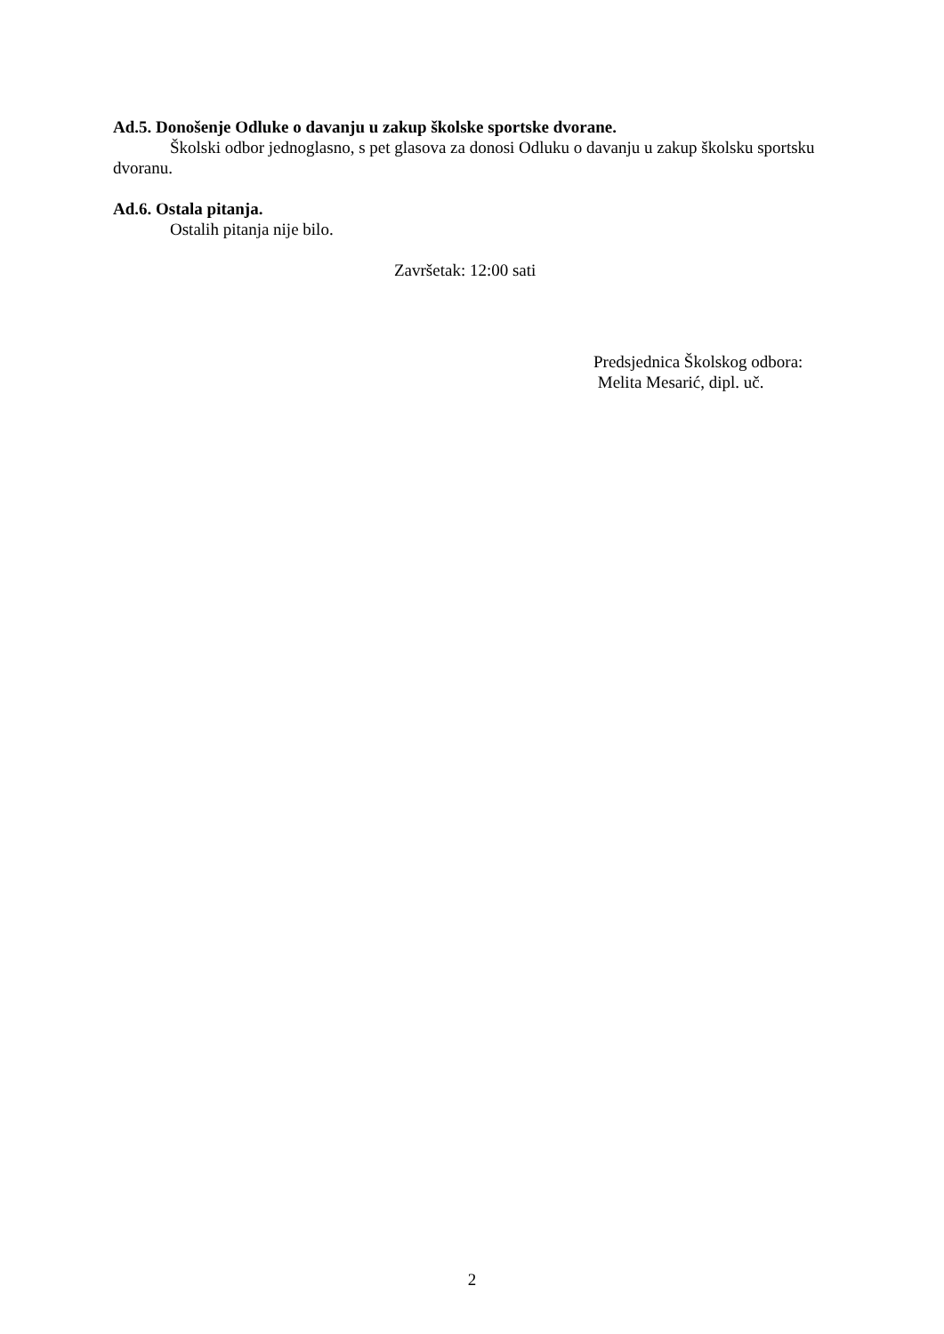Ad.5. Donošenje Odluke o davanju u zakup školske sportske dvorane.
Školski odbor jednoglasno, s pet glasova za donosi Odluku o davanju u zakup školsku sportsku dvoranu.
Ad.6. Ostala pitanja.
Ostalih pitanja nije bilo.
Završetak: 12:00 sati
Predsjednica Školskog odbora:
Melita Mesarić, dipl. uč.
2